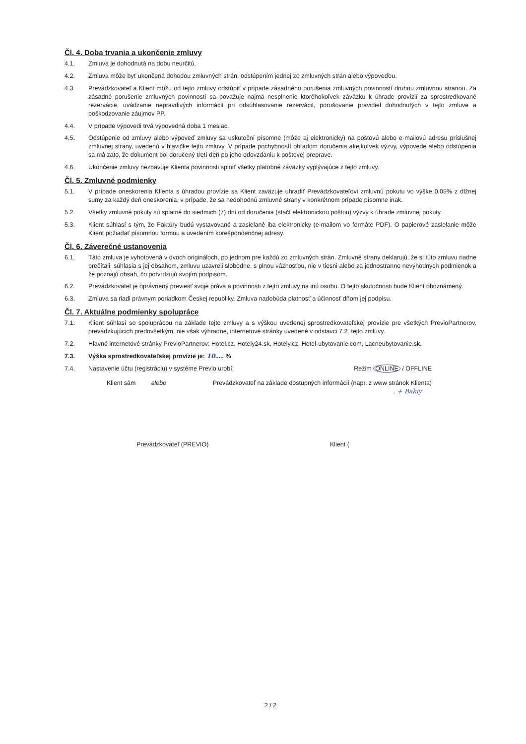Čl. 4. Doba trvania a ukončenie zmluvy
4.1. Zmluva je dohodnutá na dobu neurčitú.
4.2. Zmluva môže byť ukončená dohodou zmluvných strán, odstúpením jednej zo zmluvných strán alebo výpoveďou.
4.3. Prevádzkovateľ a Klient môžu od tejto zmluvy odstúpiť v prípade zásadného porušenia zmluvných povinností druhou zmluvnou stranou. Za zásadné porušenie zmluvných povinností sa považuje najmä nesplnenie ktoréhokoľvek záväzku k úhrade provízií za sprostredkované rezervácie, uvádzanie nepravdivých informácií pri odsúhlasovanie rezervácií, porušovanie pravidiel dohodnutých v tejto zmluve a poškodzovanie záujmov PP.
4.4. V prípade výpovedi trvá výpovedná doba 1 mesiac.
4.5. Odstúpenie od zmluvy alebo výpoveď zmluvy sa uskutoční písomne (môže aj elektronicky) na poštovú alebo e-mailovú adresu príslušnej zmluvnej strany, uvedenú v hlavičke tejto zmluvy. V prípade pochybností ohľadom doručenia akejkoľvek výzvy, výpovede alebo odstúpenia sa má zato, že dokument bol doručený tretí deň po jeho odovzdaniu k poštovej preprave.
4.6. Ukončenie zmluvy nezbavuje Klienta povinnosti splniť všetky platobné záväzky vyplývajúce z tejto zmluvy.
Čl. 5. Zmluvné podmienky
5.1. V prípade oneskorenia Klienta s úhradou provízie sa Klient zaväzuje uhradiť Prevádzkovateľovi zmluvnú pokutu vo výške 0,05% z dlžnej sumy za každý deň oneskorenia, v prípade, že sa nedohodnú zmluvné strany v konkrétnom prípade písomne inak.
5.2. Všetky zmluvné pokuty sú splatné do siedmich (7) dní od doručenia (stačí elektronickou poštou) výzvy k úhrade zmluvnej pokuty.
5.3. Klient súhlasí s tým, že Faktúry budú vystavované a zasielané iba elektronicky (e-mailom vo formáte PDF). O papierové zasielanie môže Klient požiadať písomnou formou a uvedením korešpondenčnej adresy.
Čl. 6. Záverečné ustanovenia
6.1. Táto zmluva je vyhotovená v dvoch origináloch, po jednom pre každú zo zmluvných strán. Zmluvné strany deklarujú, že si túto zmluvu riadne prečítali, súhlasia s jej obsahom, zmluvu uzavreli slobodne, s plnou vážnosťou, nie v tiesni alebo za jednostranne nevýhodných podmienok a že poznajú obsah, čo potvrdzujú svojím podpisom.
6.2. Prevádzkovateľ je oprávnený previesť svoje práva a povinnosti z tejto zmluvy na inú osobu. O tejto skutočnosti bude Klient oboznámený.
6.3. Zmluva sa riadi právnym poriadkom Českej republiky. Zmluva nadobúda platnosť a účinnosť dňom jej podpisu.
Čl. 7. Aktuálne podmienky spolupráce
7.1. Klient súhlasí so spoluprácou na základe tejto zmluvy a s výškou uvedenej sprostredkovateľskej provízie pre všetkých PrevioPartnerov, prevádzkujúcich predovšetkým, nie však výhradne, internetové stránky uvedené v odstavci 7.2. tejto zmluvy.
7.2. Hlavné internetové stránky PrevioPartnerov: Hotel.cz, Hotely24.sk, Hotely.cz, Hotel-ubytovanie.com, Lacneubytovanie.sk.
7.3. Výška sprostredkovateľskej provízie je: 10..... %
7.4. Nastavenie účtu (registráciu) v systéme Previo urobí: Režim ONLINE / OFFLINE
Klient sám alebo Prevádzkovateľ na základe dostupných informácií (napr. z www stránok Klienta)
. + Bakiy
Prevádzkovateľ (PREVIO) Klient (
2 / 2